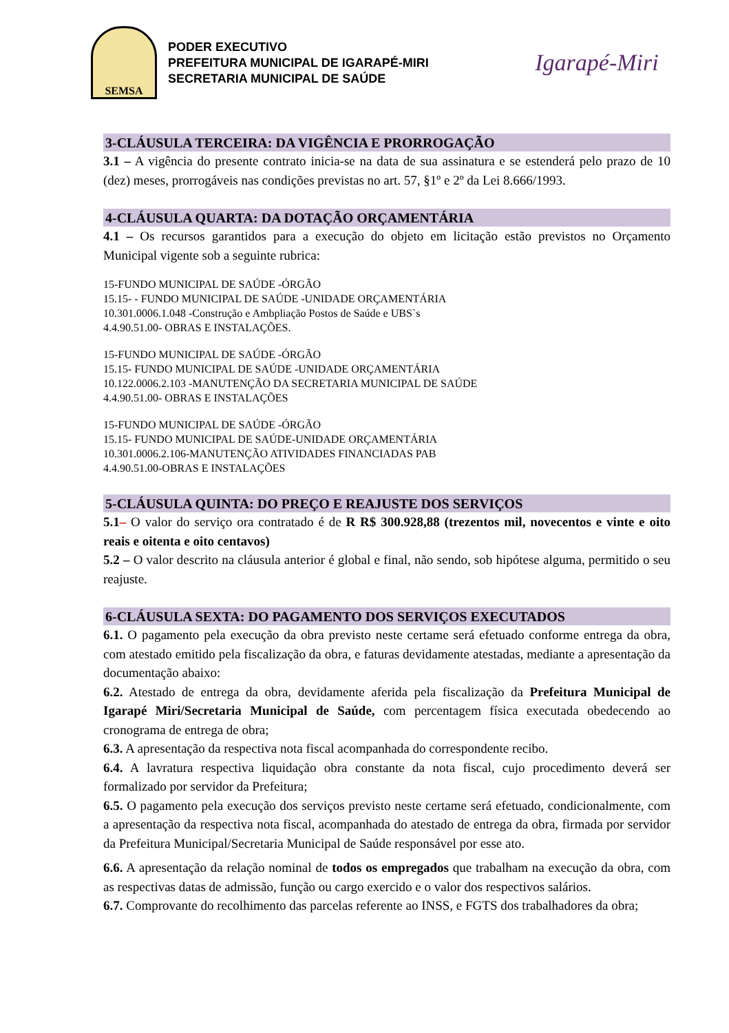SEMSA
PODER EXECUTIVO
PREFEITURA MUNICIPAL DE IGARAPÉ-MIRI
SECRETARIA MUNICIPAL DE SAÚDE
Igarapé-Miri
3-CLÁUSULA TERCEIRA: DA VIGÊNCIA E PRORROGAÇÃO
3.1 – A vigência do presente contrato inicia-se na data de sua assinatura e se estenderá pelo prazo de 10 (dez) meses, prorrogáveis nas condições previstas no art. 57, §1º e 2º da Lei 8.666/1993.
4-CLÁUSULA QUARTA: DA DOTAÇÃO ORÇAMENTÁRIA
4.1 – Os recursos garantidos para a execução do objeto em licitação estão previstos no Orçamento Municipal vigente sob a seguinte rubrica:
15-FUNDO MUNICIPAL DE SAÚDE -ÓRGÃO
15.15- - FUNDO MUNICIPAL DE SAÚDE -UNIDADE ORÇAMENTÁRIA
10.301.0006.1.048 -Construção e Ambpliação Postos de Saúde e UBS`s
4.4.90.51.00- OBRAS E INSTALAÇÕES.
15-FUNDO MUNICIPAL DE SAÚDE -ÓRGÃO
15.15- FUNDO MUNICIPAL DE SAÚDE -UNIDADE ORÇAMENTÁRIA
10.122.0006.2.103 -MANUTENÇÃO DA SECRETARIA MUNICIPAL DE SAÚDE
4.4.90.51.00- OBRAS E INSTALAÇÕES
15-FUNDO MUNICIPAL DE SAÚDE -ÓRGÃO
15.15- FUNDO MUNICIPAL DE SAÚDE-UNIDADE ORÇAMENTÁRIA
10.301.0006.2.106-MANUTENÇÃO ATIVIDADES FINANCIADAS PAB
4.4.90.51.00-OBRAS E INSTALAÇÕES
5-CLÁUSULA QUINTA: DO PREÇO E REAJUSTE DOS SERVIÇOS
5.1– O valor do serviço ora contratado é de R R$ 300.928,88 (trezentos mil, novecentos e vinte e oito reais e oitenta e oito centavos)
5.2 – O valor descrito na cláusula anterior é global e final, não sendo, sob hipótese alguma, permitido o seu reajuste.
6-CLÁUSULA SEXTA: DO PAGAMENTO DOS SERVIÇOS EXECUTADOS
6.1. O pagamento pela execução da obra previsto neste certame será efetuado conforme entrega da obra, com atestado emitido pela fiscalização da obra, e faturas devidamente atestadas, mediante a apresentação da documentação abaixo:
6.2. Atestado de entrega da obra, devidamente aferida pela fiscalização da Prefeitura Municipal de Igarapé Miri/Secretaria Municipal de Saúde, com percentagem física executada obedecendo ao cronograma de entrega de obra;
6.3. A apresentação da respectiva nota fiscal acompanhada do correspondente recibo.
6.4. A lavratura respectiva liquidação obra constante da nota fiscal, cujo procedimento deverá ser formalizado por servidor da Prefeitura;
6.5. O pagamento pela execução dos serviços previsto neste certame será efetuado, condicionalmente, com a apresentação da respectiva nota fiscal, acompanhada do atestado de entrega da obra, firmada por servidor da Prefeitura Municipal/Secretaria Municipal de Saúde responsável por esse ato.
6.6. A apresentação da relação nominal de todos os empregados que trabalham na execução da obra, com as respectivas datas de admissão, função ou cargo exercido e o valor dos respectivos salários.
6.7. Comprovante do recolhimento das parcelas referente ao INSS, e FGTS dos trabalhadores da obra;